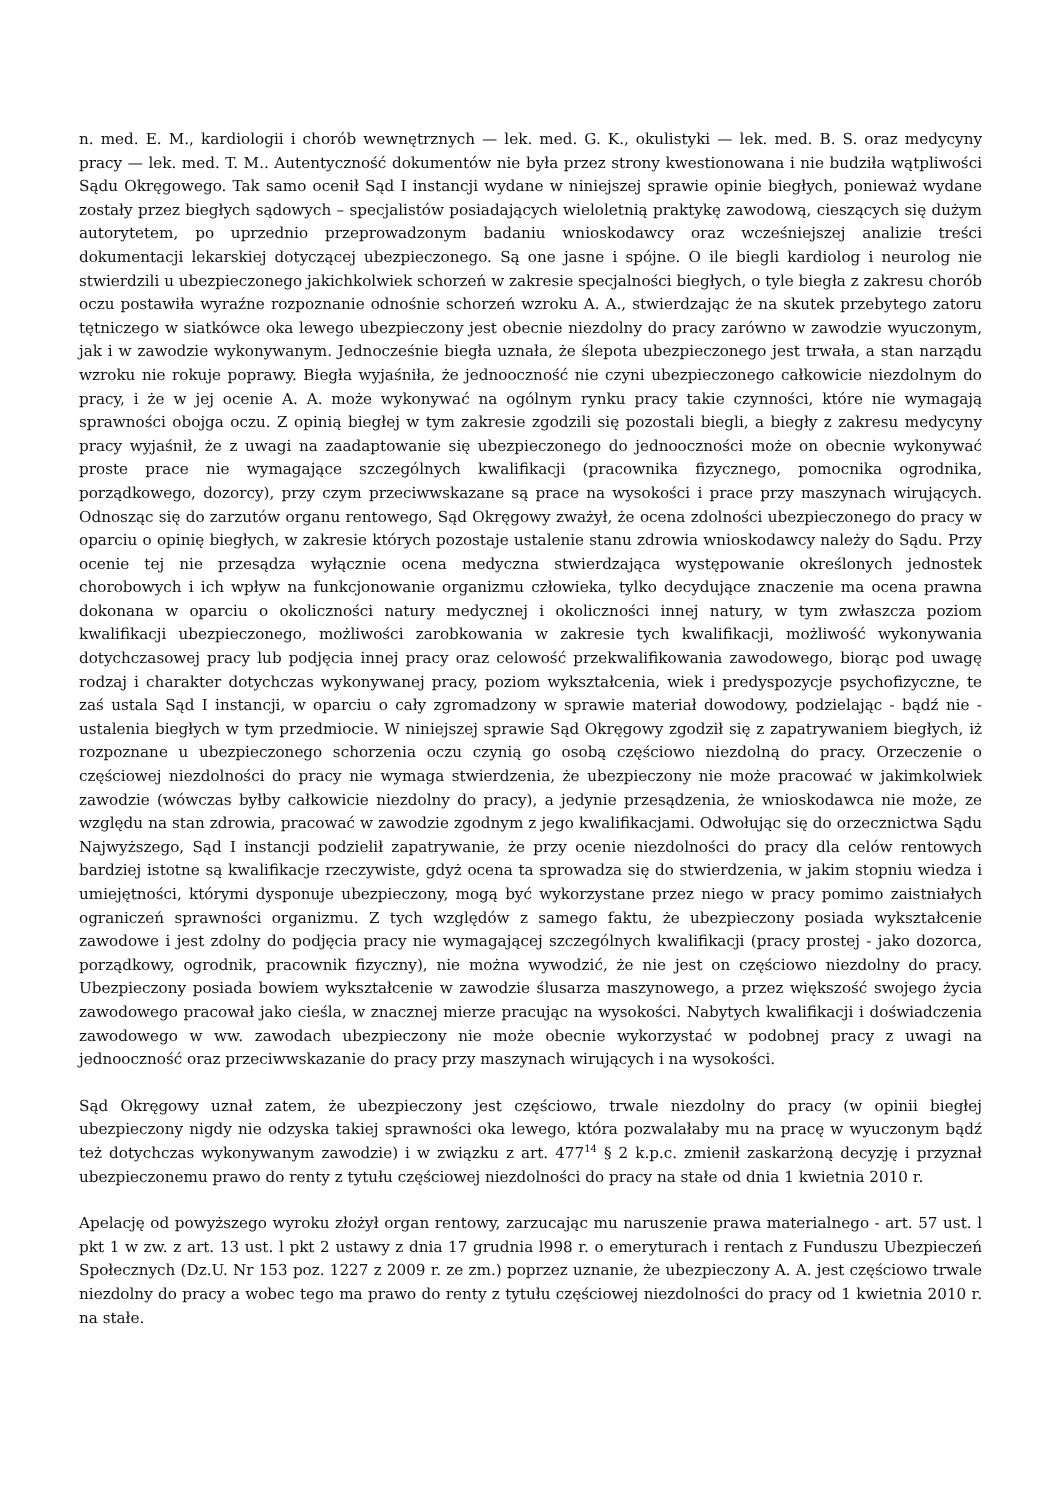n. med. E. M., kardiologii i chorób wewnętrznych — lek. med. G. K., okulistyki — lek. med. B. S. oraz medycyny pracy — lek. med. T. M.. Autentyczność dokumentów nie była przez strony kwestionowana i nie budziła wątpliwości Sądu Okręgowego. Tak samo ocenił Sąd I instancji wydane w niniejszej sprawie opinie biegłych, ponieważ wydane zostały przez biegłych sądowych – specjalistów posiadających wieloletnią praktykę zawodową, cieszących się dużym autorytetem, po uprzednio przeprowadzonym badaniu wnioskodawcy oraz wcześniejszej analizie treści dokumentacji lekarskiej dotyczącej ubezpieczonego. Są one jasne i spójne. O ile biegli kardiolog i neurolog nie stwierdzili u ubezpieczonego jakichkolwiek schorzeń w zakresie specjalności biegłych, o tyle biegła z zakresu chorób oczu postawiła wyraźne rozpoznanie odnośnie schorzeń wzroku A. A., stwierdzając że na skutek przebytego zatoru tętniczego w siatkówce oka lewego ubezpieczony jest obecnie niezdolny do pracy zarówno w zawodzie wyuczonym, jak i w zawodzie wykonywanym. Jednocześnie biegła uznała, że ślepota ubezpieczonego jest trwała, a stan narządu wzroku nie rokuje poprawy. Biegła wyjaśniła, że jednooczność nie czyni ubezpieczonego całkowicie niezdolnym do pracy, i że w jej ocenie A. A. może wykonywać na ogólnym rynku pracy takie czynności, które nie wymagają sprawności obojga oczu. Z opinią biegłej w tym zakresie zgodzili się pozostali biegli, a biegły z zakresu medycyny pracy wyjaśnił, że z uwagi na zaadaptowanie się ubezpieczonego do jednooczności może on obecnie wykonywać proste prace nie wymagające szczególnych kwalifikacji (pracownika fizycznego, pomocnika ogrodnika, porządkowego, dozorcy), przy czym przeciwwskazane są prace na wysokości i prace przy maszynach wirujących. Odnosząc się do zarzutów organu rentowego, Sąd Okręgowy zważył, że ocena zdolności ubezpieczonego do pracy w oparciu o opinię biegłych, w zakresie których pozostaje ustalenie stanu zdrowia wnioskodawcy należy do Sądu. Przy ocenie tej nie przesądza wyłącznie ocena medyczna stwierdzająca występowanie określonych jednostek chorobowych i ich wpływ na funkcjonowanie organizmu człowieka, tylko decydujące znaczenie ma ocena prawna dokonana w oparciu o okoliczności natury medycznej i okoliczności innej natury, w tym zwłaszcza poziom kwalifikacji ubezpieczonego, możliwości zarobkowania w zakresie tych kwalifikacji, możliwość wykonywania dotychczasowej pracy lub podjęcia innej pracy oraz celowość przekwalifikowania zawodowego, biorąc pod uwagę rodzaj i charakter dotychczas wykonywanej pracy, poziom wykształcenia, wiek i predyspozycje psychofizyczne, te zaś ustala Sąd I instancji, w oparciu o cały zgromadzony w sprawie materiał dowodowy, podzielając - bądź nie - ustalenia biegłych w tym przedmiocie. W niniejszej sprawie Sąd Okręgowy zgodził się z zapatrywaniem biegłych, iż rozpoznane u ubezpieczonego schorzenia oczu czynią go osobą częściowo niezdolną do pracy. Orzeczenie o częściowej niezdolności do pracy nie wymaga stwierdzenia, że ubezpieczony nie może pracować w jakimkolwiek zawodzie (wówczas byłby całkowicie niezdolny do pracy), a jedynie przesądzenia, że wnioskodawca nie może, ze względu na stan zdrowia, pracować w zawodzie zgodnym z jego kwalifikacjami. Odwołując się do orzecznictwa Sądu Najwyższego, Sąd I instancji podzielił zapatrywanie, że przy ocenie niezdolności do pracy dla celów rentowych bardziej istotne są kwalifikacje rzeczywiste, gdyż ocena ta sprowadza się do stwierdzenia, w jakim stopniu wiedza i umiejętności, którymi dysponuje ubezpieczony, mogą być wykorzystane przez niego w pracy pomimo zaistniałych ograniczeń sprawności organizmu. Z tych względów z samego faktu, że ubezpieczony posiada wykształcenie zawodowe i jest zdolny do podjęcia pracy nie wymagającej szczególnych kwalifikacji (pracy prostej - jako dozorca, porządkowy, ogrodnik, pracownik fizyczny), nie można wywodzić, że nie jest on częściowo niezdolny do pracy. Ubezpieczony posiada bowiem wykształcenie w zawodzie ślusarza maszynowego, a przez większość swojego życia zawodowego pracował jako cieśla, w znacznej mierze pracując na wysokości. Nabytych kwalifikacji i doświadczenia zawodowego w ww. zawodach ubezpieczony nie może obecnie wykorzystać w podobnej pracy z uwagi na jednooczność oraz przeciwwskazanie do pracy przy maszynach wirujących i na wysokości.
Sąd Okręgowy uznał zatem, że ubezpieczony jest częściowo, trwale niezdolny do pracy (w opinii biegłej ubezpieczony nigdy nie odzyska takiej sprawności oka lewego, która pozwalałaby mu na pracę w wyuczonym bądź też dotychczas wykonywanym zawodzie) i w związku z art. 477<sup>14</sup> § 2 k.p.c. zmienił zaskarżoną decyzję i przyznał ubezpieczonemu prawo do renty z tytułu częściowej niezdolności do pracy na stałe od dnia 1 kwietnia 2010 r.
Apelację od powyższego wyroku złożył organ rentowy, zarzucając mu naruszenie prawa materialnego - art. 57 ust. l pkt 1 w zw. z art. 13 ust. l pkt 2 ustawy z dnia 17 grudnia l998 r. o emeryturach i rentach z Funduszu Ubezpieczeń Społecznych (Dz.U. Nr 153 poz. 1227 z 2009 r. ze zm.) poprzez uznanie, że ubezpieczony A. A. jest częściowo trwale niezdolny do pracy a wobec tego ma prawo do renty z tytułu częściowej niezdolności do pracy od 1 kwietnia 2010 r. na stałe.